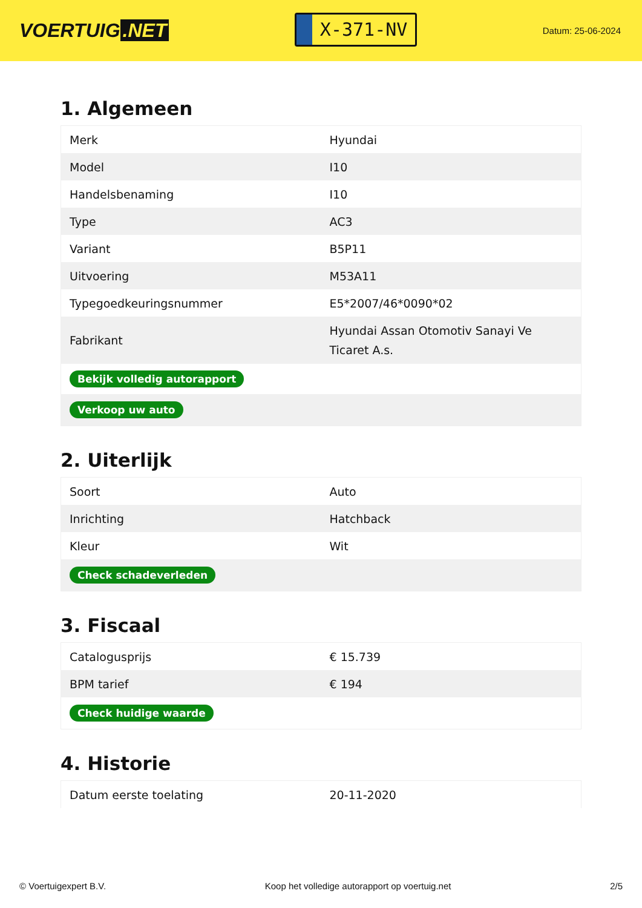VOERTUIG.NET
X-371-NV
Datum: 25-06-2024
1. Algemeen
| Merk | Hyundai |
| Model | I10 |
| Handelsbenaming | I10 |
| Type | AC3 |
| Variant | B5P11 |
| Uitvoering | M53A11 |
| Typegoedkeuringsnummer | E5*2007/46*0090*02 |
| Fabrikant | Hyundai Assan Otomotiv Sanayi Ve Ticaret A.s. |
| Bekijk volledig autorapport | |
| Verkoop uw auto | |
2. Uiterlijk
| Soort | Auto |
| Inrichting | Hatchback |
| Kleur | Wit |
| Check schadeverleden | |
3. Fiscaal
| Catalogusprijs | € 15.739 |
| BPM tarief | € 194 |
| Check huidige waarde | |
4. Historie
| Datum eerste toelating | 20-11-2020 |
© Voertuigexpert B.V. Koop het volledige autorapport op voertuig.net 2/5